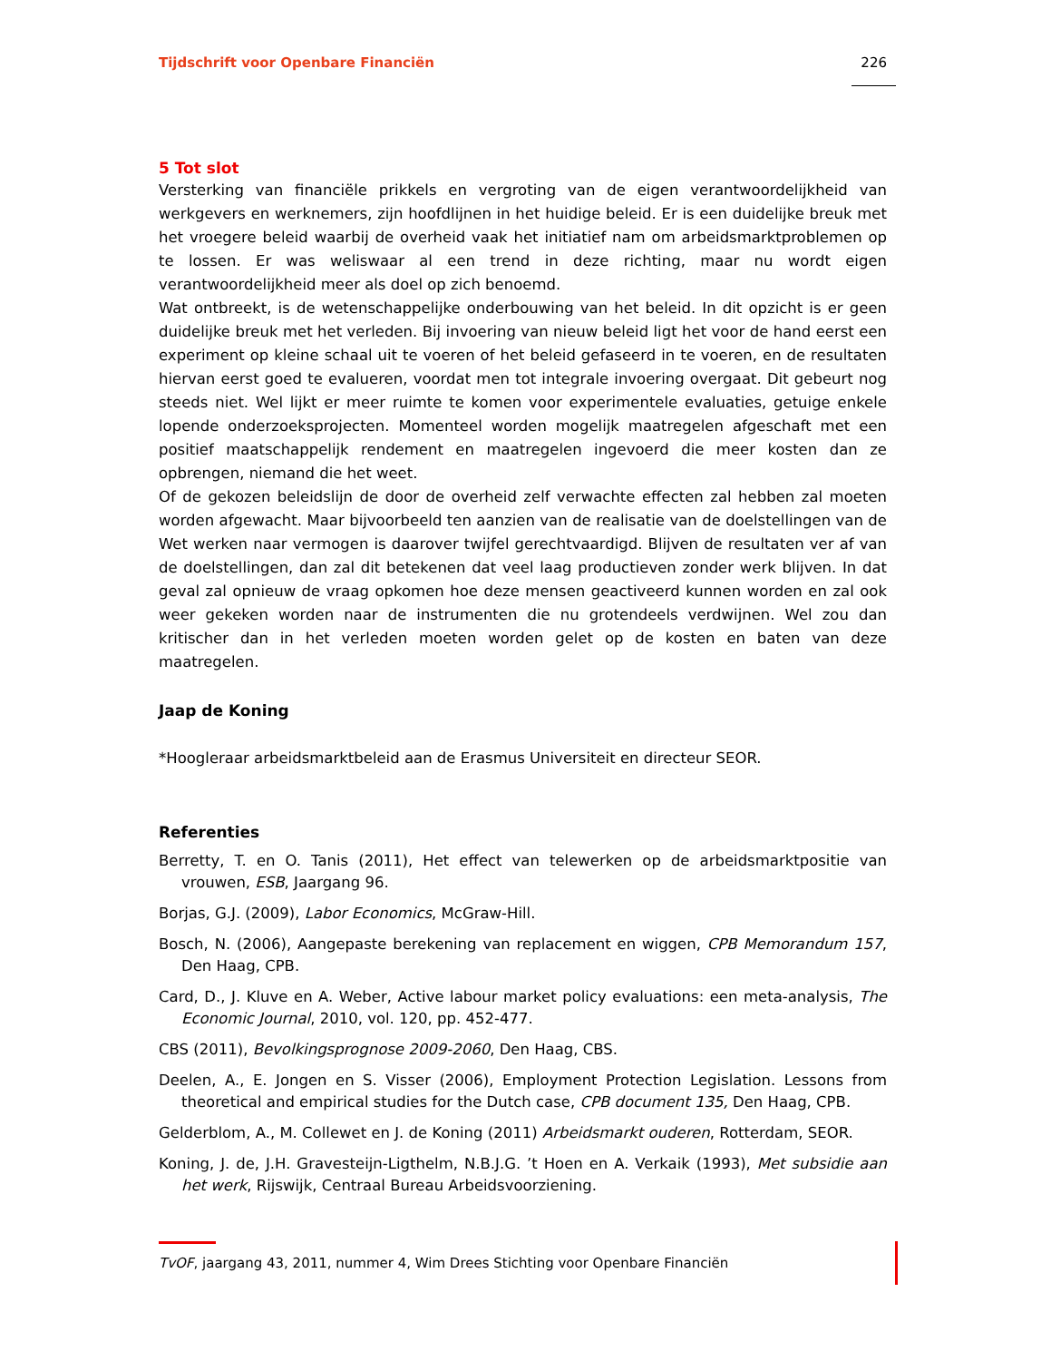Tijdschrift voor Openbare Financiën 226
5 Tot slot
Versterking van financiële prikkels en vergroting van de eigen verantwoordelijkheid van werkgevers en werknemers, zijn hoofdlijnen in het huidige beleid. Er is een duidelijke breuk met het vroegere beleid waarbij de overheid vaak het initiatief nam om arbeidsmarktproblemen op te lossen. Er was weliswaar al een trend in deze richting, maar nu wordt eigen verantwoordelijkheid meer als doel op zich benoemd.
Wat ontbreekt, is de wetenschappelijke onderbouwing van het beleid. In dit opzicht is er geen duidelijke breuk met het verleden. Bij invoering van nieuw beleid ligt het voor de hand eerst een experiment op kleine schaal uit te voeren of het beleid gefaseerd in te voeren, en de resultaten hiervan eerst goed te evalueren, voordat men tot integrale invoering overgaat. Dit gebeurt nog steeds niet. Wel lijkt er meer ruimte te komen voor experimentele evaluaties, getuige enkele lopende onderzoeksprojecten. Momenteel worden mogelijk maatregelen afgeschaft met een positief maatschappelijk rendement en maatregelen ingevoerd die meer kosten dan ze opbrengen, niemand die het weet.
Of de gekozen beleidslijn de door de overheid zelf verwachte effecten zal hebben zal moeten worden afgewacht. Maar bijvoorbeeld ten aanzien van de realisatie van de doelstellingen van de Wet werken naar vermogen is daarover twijfel gerechtvaardigd. Blijven de resultaten ver af van de doelstellingen, dan zal dit betekenen dat veel laag productieven zonder werk blijven. In dat geval zal opnieuw de vraag opkomen hoe deze mensen geactiveerd kunnen worden en zal ook weer gekeken worden naar de instrumenten die nu grotendeels verdwijnen. Wel zou dan kritischer dan in het verleden moeten worden gelet op de kosten en baten van deze maatregelen.
Jaap de Koning
*Hoogleraar arbeidsmarktbeleid aan de Erasmus Universiteit en directeur SEOR.
Referenties
Berretty, T. en O. Tanis (2011), Het effect van telewerken op de arbeidsmarktpositie van vrouwen, ESB, Jaargang 96.
Borjas, G.J. (2009), Labor Economics, McGraw-Hill.
Bosch, N. (2006), Aangepaste berekening van replacement en wiggen, CPB Memorandum 157, Den Haag, CPB.
Card, D., J. Kluve en A. Weber, Active labour market policy evaluations: een meta-analysis, The Economic Journal, 2010, vol. 120, pp. 452-477.
CBS (2011), Bevolkingsprognose 2009-2060, Den Haag, CBS.
Deelen, A., E. Jongen en S. Visser (2006), Employment Protection Legislation. Lessons from theoretical and empirical studies for the Dutch case, CPB document 135, Den Haag, CPB.
Gelderblom, A., M. Collewet en J. de Koning (2011) Arbeidsmarkt ouderen, Rotterdam, SEOR.
Koning, J. de, J.H. Gravesteijn-Ligthelm, N.B.J.G. ’t Hoen en A. Verkaik (1993), Met subsidie aan het werk, Rijswijk, Centraal Bureau Arbeidsvoorziening.
TvOF, jaargang 43, 2011, nummer 4, Wim Drees Stichting voor Openbare Financiën